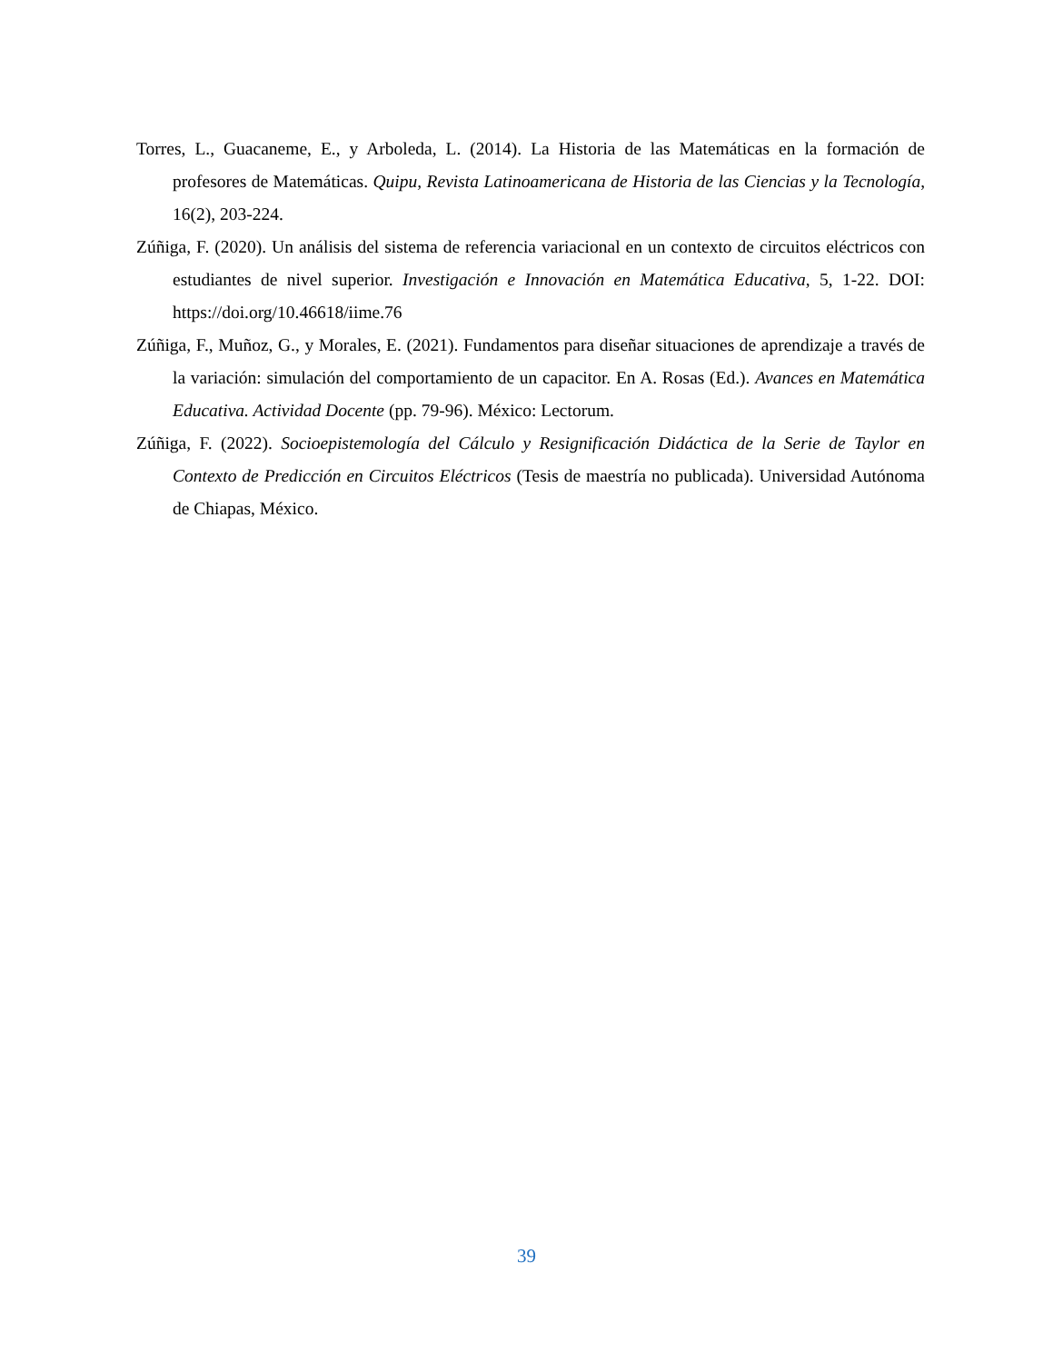Torres, L., Guacaneme, E., y Arboleda, L. (2014). La Historia de las Matemáticas en la formación de profesores de Matemáticas. Quipu, Revista Latinoamericana de Historia de las Ciencias y la Tecnología, 16(2), 203-224.
Zúñiga, F. (2020). Un análisis del sistema de referencia variacional en un contexto de circuitos eléctricos con estudiantes de nivel superior. Investigación e Innovación en Matemática Educativa, 5, 1-22. DOI: https://doi.org/10.46618/iime.76
Zúñiga, F., Muñoz, G., y Morales, E. (2021). Fundamentos para diseñar situaciones de aprendizaje a través de la variación: simulación del comportamiento de un capacitor. En A. Rosas (Ed.). Avances en Matemática Educativa. Actividad Docente (pp. 79-96). México: Lectorum.
Zúñiga, F. (2022). Socioepistemología del Cálculo y Resignificación Didáctica de la Serie de Taylor en Contexto de Predicción en Circuitos Eléctricos (Tesis de maestría no publicada). Universidad Autónoma de Chiapas, México.
39